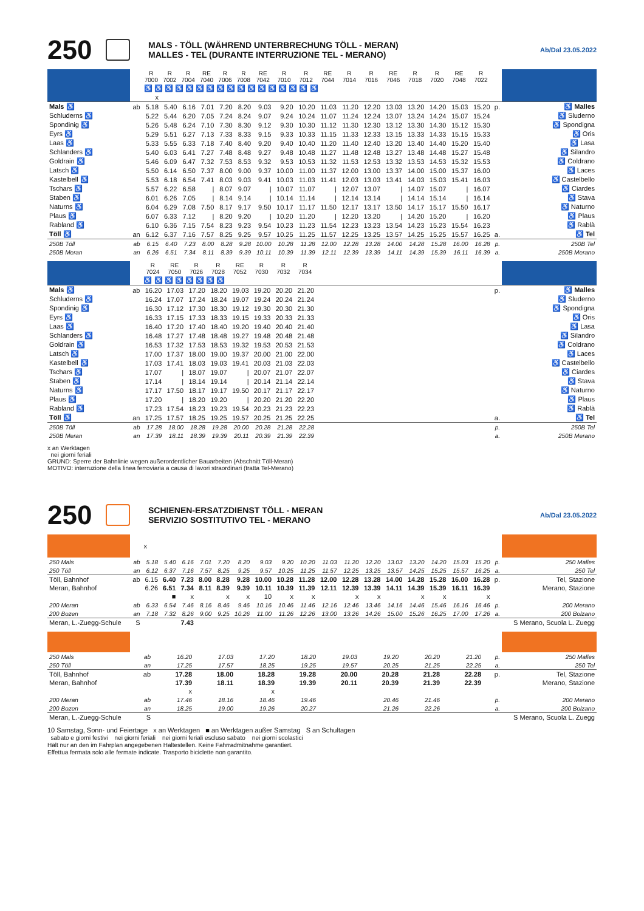250
MALS - TÖLL (WÄHREND UNTERBRECHUNG TÖLL - MERAN)
MALLES - TEL (DURANTE INTERRUZIONE TEL - MERANO)
Ab/Dal 23.05.2022
| | | R 7000 | R 7002 | R 7004 | RE 7040 | R 7006 | R 7008 | RE 7042 | R 7010 | R 7012 | RE 7044 | R 7014 | R 7016 | RE 7046 | R 7018 | R 7020 | RE 7048 | R 7022 | | |
| | | ♿ ♿ ♿ ♿ ♿ ♿ ♿ ♿ ♿ ♿ ♿ ♿ ♿ ♿ ♿ ♿ ♿ | | | | | | | | | | | | | | | | | | |
| | | x | | | | | | | | | | | | | | | | | | |
| Mals ♿ | ab | 5.18 | 5.40 | 6.16 | 7.01 | 7.20 | 8.20 | 9.03 | 9.20 | 10.20 | 11.03 | 11.20 | 12.20 | 13.03 | 13.20 | 14.20 | 15.03 | 15.20 | p. | ♿ Malles |
| Schluderns ♿ | | 5.22 | 5.44 | 6.20 | 7.05 | 7.24 | 8.24 | 9.07 | 9.24 | 10.24 | 11.07 | 11.24 | 12.24 | 13.07 | 13.24 | 14.24 | 15.07 | 15.24 | | ♿ Sluderno |
| Spondinig ♿ | | 5.26 | 5.48 | 6.24 | 7.10 | 7.30 | 8.30 | 9.12 | 9.30 | 10.30 | 11.12 | 11.30 | 12.30 | 13.12 | 13.30 | 14.30 | 15.12 | 15.30 | | ♿ Spondigna |
| Eyrs ♿ | | 5.29 | 5.51 | 6.27 | 7.13 | 7.33 | 8.33 | 9.15 | 9.33 | 10.33 | 11.15 | 11.33 | 12.33 | 13.15 | 13.33 | 14.33 | 15.15 | 15.33 | | ♿ Oris |
| Laas ♿ | | 5.33 | 5.55 | 6.33 | 7.18 | 7.40 | 8.40 | 9.20 | 9.40 | 10.40 | 11.20 | 11.40 | 12.40 | 13.20 | 13.40 | 14.40 | 15.20 | 15.40 | | ♿ Lasa |
| Schlanders ♿ | | 5.40 | 6.03 | 6.41 | 7.27 | 7.48 | 8.48 | 9.27 | 9.48 | 10.48 | 11.27 | 11.48 | 12.48 | 13.27 | 13.48 | 14.48 | 15.27 | 15.48 | | ♿ Silandro |
| Goldrain ♿ | | 5.46 | 6.09 | 6.47 | 7.32 | 7.53 | 8.53 | 9.32 | 9.53 | 10.53 | 11.32 | 11.53 | 12.53 | 13.32 | 13.53 | 14.53 | 15.32 | 15.53 | | ♿ Coldrano |
| Latsch ♿ | | 5.50 | 6.14 | 6.50 | 7.37 | 8.00 | 9.00 | 9.37 | 10.00 | 11.00 | 11.37 | 12.00 | 13.00 | 13.37 | 14.00 | 15.00 | 15.37 | 16.00 | | ♿ Laces |
| Kastelbell ♿ | | 5.53 | 6.18 | 6.54 | 7.41 | 8.03 | 9.03 | 9.41 | 10.03 | 11.03 | 11.41 | 12.03 | 13.03 | 13.41 | 14.03 | 15.03 | 15.41 | 16.03 | | ♿ Castelbello |
| Tschars ♿ | | 5.57 | 6.22 | 6.58 | / | 8.07 | 9.07 | / | 10.07 | 11.07 | / | 12.07 | 13.07 | / | 14.07 | 15.07 | / | 16.07 | | ♿ Ciardes |
| Staben ♿ | | 6.01 | 6.26 | 7.05 | / | 8.14 | 9.14 | / | 10.14 | 11.14 | / | 12.14 | 13.14 | / | 14.14 | 15.14 | / | 16.14 | | ♿ Stava |
| Naturns ♿ | | 6.04 | 6.29 | 7.08 | 7.50 | 8.17 | 9.17 | 9.50 | 10.17 | 11.17 | 11.50 | 12.17 | 13.17 | 13.50 | 14.17 | 15.17 | 15.50 | 16.17 | | ♿ Naturno |
| Plaus ♿ | | 6.07 | 6.33 | 7.12 | / | 8.20 | 9.20 | / | 10.20 | 11.20 | / | 12.20 | 13.20 | / | 14.20 | 15.20 | / | 16.20 | | ♿ Plaus |
| Rabland ♿ | | 6.10 | 6.36 | 7.15 | 7.54 | 8.23 | 9.23 | 9.54 | 10.23 | 11.23 | 11.54 | 12.23 | 13.23 | 13.54 | 14.23 | 15.23 | 15.54 | 16.23 | | ♿ Rablà |
| Töll ♿ | an | 6.12 | 6.37 | 7.16 | 7.57 | 8.25 | 9.25 | 9.57 | 10.25 | 11.25 | 11.57 | 12.25 | 13.25 | 13.57 | 14.25 | 15.25 | 15.57 | 16.25 | a. | ♿ Tel |
| 250B Töll | ab | 6.15 | 6.40 | 7.23 | 8.00 | 8.28 | 9.28 | 10.00 | 10.28 | 11.28 | 12.00 | 12.28 | 13.28 | 14.00 | 14.28 | 15.28 | 16.00 | 16.28 | p. | 250B Tel |
| 250B Meran | an | 6.26 | 6.51 | 7.34 | 8.11 | 8.39 | 9.39 | 10.11 | 10.39 | 11.39 | 12.11 | 12.39 | 13.39 | 14.11 | 14.39 | 15.39 | 16.11 | 16.39 | a. | 250B Merano |
| | | R 7024 | RE 7050 | R 7026 | R 7028 | RE 7052 | R 7030 | R 7032 | R 7034 | | |
| | | ♿ ♿ ♿ ♿ ♿ ♿ ♿ ♿ | | | | | | | | | |
| Mals ♿ | ab | 16.20 | 17.03 | 17.20 | 18.20 | 19.03 | 19.20 | 20.20 | 21.20 | p. | ♿ Malles |
| Schluderns ♿ | | 16.24 | 17.07 | 17.24 | 18.24 | 19.07 | 19.24 | 20.24 | 21.24 | | ♿ Sluderno |
| Spondinig ♿ | | 16.30 | 17.12 | 17.30 | 18.30 | 19.12 | 19.30 | 20.30 | 21.30 | | ♿ Spondigna |
| Eyrs ♿ | | 16.33 | 17.15 | 17.33 | 18.33 | 19.15 | 19.33 | 20.33 | 21.33 | | ♿ Oris |
| Laas ♿ | | 16.40 | 17.20 | 17.40 | 18.40 | 19.20 | 19.40 | 20.40 | 21.40 | | ♿ Lasa |
| Schlanders ♿ | | 16.48 | 17.27 | 17.48 | 18.48 | 19.27 | 19.48 | 20.48 | 21.48 | | ♿ Silandro |
| Goldrain ♿ | | 16.53 | 17.32 | 17.53 | 18.53 | 19.32 | 19.53 | 20.53 | 21.53 | | ♿ Coldrano |
| Latsch ♿ | | 17.00 | 17.37 | 18.00 | 19.00 | 19.37 | 20.00 | 21.00 | 22.00 | | ♿ Laces |
| Kastelbell ♿ | | 17.03 | 17.41 | 18.03 | 19.03 | 19.41 | 20.03 | 21.03 | 22.03 | | ♿ Castelbello |
| Tschars ♿ | | 17.07 | / | 18.07 | 19.07 | / | 20.07 | 21.07 | 22.07 | | ♿ Ciardes |
| Staben ♿ | | 17.14 | / | 18.14 | 19.14 | / | 20.14 | 21.14 | 22.14 | | ♿ Stava |
| Naturns ♿ | | 17.17 | 17.50 | 18.17 | 19.17 | 19.50 | 20.17 | 21.17 | 22.17 | | ♿ Naturno |
| Plaus ♿ | | 17.20 | / | 18.20 | 19.20 | / | 20.20 | 21.20 | 22.20 | | ♿ Plaus |
| Rabland ♿ | | 17.23 | 17.54 | 18.23 | 19.23 | 19.54 | 20.23 | 21.23 | 22.23 | | ♿ Rablà |
| Töll ♿ | an | 17.25 | 17.57 | 18.25 | 19.25 | 19.57 | 20.25 | 21.25 | 22.25 | a. | ♿ Tel |
| 250B Töll | ab | 17.28 | 18.00 | 18.28 | 19.28 | 20.00 | 20.28 | 21.28 | 22.28 | p. | 250B Tel |
| 250B Meran | an | 17.39 | 18.11 | 18.39 | 19.39 | 20.11 | 20.39 | 21.39 | 22.39 | a. | 250B Merano |
x an Werktagen
nei giorni feriali
GRUND: Sperre der Bahnlinie wegen außerordentlicher Bauarbeiten (Abschnitt Töll-Meran)
MOTIVO: interruzione della linea ferroviaria a causa di lavori straordinari (tratta Tel-Merano)
250
SCHIENEN-ERSATZDIENST TÖLL - MERAN
SERVIZIO SOSTITUTIVO TEL - MERANO
Ab/Dal 23.05.2022
| | | x | | | | | | | | | | | | | | | | | | |
| 250 Mals | ab | 5.18 | 5.40 | 6.16 | 7.01 | 7.20 | 8.20 | 9.03 | 9.20 | 10.20 | 11.03 | 11.20 | 12.20 | 13.03 | 13.20 | 14.20 | 15.03 | 15.20 | p. | 250 Malles |
| 250 Töll | an | 6.12 | 6.37 | 7.16 | 7.57 | 8.25 | 9.25 | 9.57 | 10.25 | 11.25 | 11.57 | 12.25 | 13.25 | 13.57 | 14.25 | 15.25 | 15.57 | 16.25 | a. | 250 Tel |
| Töll, Bahnhof | ab | 6.15 | 6.40 | 7.23 | 8.00 | 8.28 | 9.28 | 10.00 | 10.28 | 11.28 | 12.00 | 12.28 | 13.28 | 14.00 | 14.28 | 15.28 | 16.00 | 16.28 | p. | Tel, Stazione |
| Meran, Bahnhof | | 6.26 | 6.51 | 7.34 | 8.11 | 8.39 | 9.39 | 10.11 | 10.39 | 11.39 | 12.11 | 12.39 | 13.39 | 14.11 | 14.39 | 15.39 | 16.11 | 16.39 | | Merano, Stazione |
| | | | ■ | x | | x | x | 10 | x | x | | x | x | | x | x | | x | | |
| 200 Meran | ab | 6.33 | 6.54 | 7.46 | 8.16 | 8.46 | 9.46 | 10.16 | 10.46 | 11.46 | 12.16 | 12.46 | 13.46 | 14.16 | 14.46 | 15.46 | 16.16 | 16.46 | p. | 200 Merano |
| 200 Bozen | an | 7.18 | 7.32 | 8.26 | 9.00 | 9.25 | 10.26 | 11.00 | 11.26 | 12.26 | 13.00 | 13.26 | 14.26 | 15.00 | 15.26 | 16.25 | 17.00 | 17.26 | a. | 200 Bolzano |
| Meran, L.-Zuegg-Schule | S | | | 7.43 | | | | | | | | | | | | | | | | S Merano, Scuola L. Zuegg |
| 250 Mals | ab | 16.20 | 17.03 | 17.20 | 18.20 | 19.03 | 19.20 | 20.20 | 21.20 | p. | 250 Malles |
| 250 Töll | an | 17.25 | 17.57 | 18.25 | 19.25 | 19.57 | 20.25 | 21.25 | 22.25 | a. | 250 Tel |
| Töll, Bahnhof | ab | 17.28 | 18.00 | 18.28 | 19.28 | 20.00 | 20.28 | 21.28 | 22.28 | p. | Tel, Stazione |
| Meran, Bahnhof | | 17.39 | 18.11 | 18.39 | 19.39 | 20.11 | 20.39 | 21.39 | 22.39 | | Merano, Stazione |
| | | x | | x | | | | | | | |
| 200 Meran | ab | 17.46 | 18.16 | 18.46 | 19.46 | | 20.46 | 21.46 | | p. | 200 Merano |
| 200 Bozen | an | 18.25 | 19.00 | 19.26 | 20.27 | | 21.26 | 22.26 | | a. | 200 Bolzano |
| Meran, L.-Zuegg-Schule | S | | | | | | | | | | S Merano, Scuola L. Zuegg |
10 Samstag, Sonn- und Feiertage x an Werktagen ■ an Werktagen außer Samstag S an Schultagen
sabato e giorni festivi nei giorni feriali nei giorni feriali escluso sabato nei giorni scolastici
Hält nur an den im Fahrplan angegebenen Haltestellen. Keine Fahrradmitnahme garantiert.
Effettua fermata solo alle fermate indicate. Trasporto biciclette non garantito.